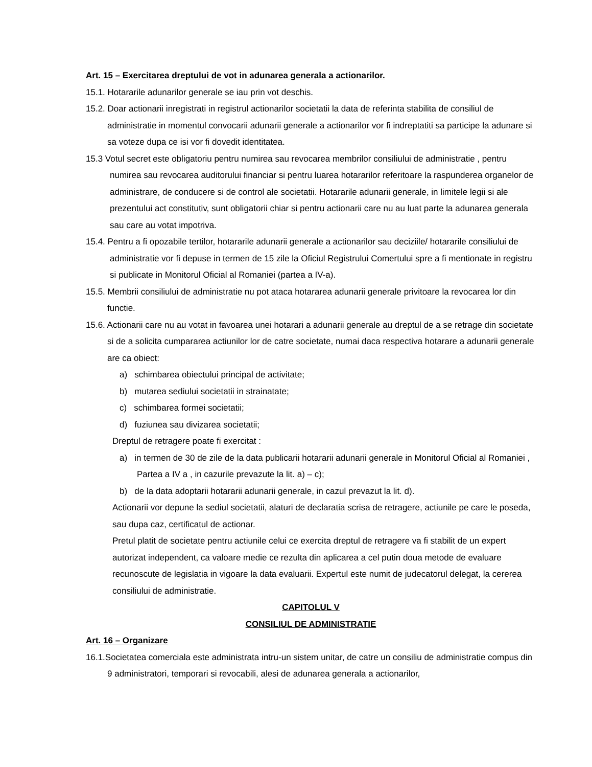Art. 15 – Exercitarea dreptului de vot in adunarea generala a actionarilor.
15.1. Hotararile adunarilor generale se iau prin vot deschis.
15.2. Doar actionarii inregistrati in registrul actionarilor societatii la data de referinta stabilita de consiliul de administratie in momentul convocarii adunarii generale a actionarilor vor fi indreptatiti sa participe la adunare si sa voteze dupa ce isi vor fi dovedit identitatea.
15.3 Votul secret este obligatoriu pentru numirea sau revocarea membrilor consiliului de administratie , pentru numirea sau revocarea auditorului financiar si pentru luarea hotararilor referitoare la raspunderea organelor de administrare, de conducere si de control ale societatii. Hotararile adunarii generale, in limitele legii si ale prezentului act constitutiv, sunt obligatorii chiar si pentru actionarii care nu au luat parte la adunarea generala sau care au votat impotriva.
15.4. Pentru a fi opozabile tertilor, hotararile adunarii generale a actionarilor sau deciziile/ hotararile consiliului de administratie vor fi depuse in termen de 15 zile la Oficiul Registrului Comertului spre a fi mentionate in registru si publicate in Monitorul Oficial al Romaniei (partea a IV-a).
15.5. Membrii consiliului de administratie nu pot ataca hotararea adunarii generale privitoare la revocarea lor din functie.
15.6. Actionarii care nu au votat in favoarea unei hotarari a adunarii generale au dreptul de a se retrage din societate si de a solicita cumpararea actiunilor lor de catre societate, numai daca respectiva hotarare a adunarii generale are ca obiect:
a) schimbarea obiectului principal de activitate;
b) mutarea sediului societatii in strainatate;
c) schimbarea formei societatii;
d) fuziunea sau divizarea societatii;
Dreptul de retragere poate fi exercitat :
a) in termen de 30 de zile de la data publicarii hotararii adunarii generale in Monitorul Oficial al Romaniei , Partea a IV a , in cazurile prevazute la lit. a) – c);
b) de la data adoptarii hotararii adunarii generale, in cazul prevazut la lit. d).
Actionarii vor depune la sediul societatii, alaturi de declaratia scrisa de retragere, actiunile pe care le poseda, sau dupa caz, certificatul de actionar.
Pretul platit de societate pentru actiunile celui ce exercita dreptul de retragere va fi stabilit de un expert autorizat independent, ca valoare medie ce rezulta din aplicarea a cel putin doua metode de evaluare recunoscute de legislatia in vigoare la data evaluarii. Expertul este numit de judecatorul delegat, la cererea consiliului de administratie.
CAPITOLUL V
CONSILIUL DE ADMINISTRATIE
Art. 16 – Organizare
16.1.Societatea comerciala este administrata intru-un sistem unitar, de catre un consiliu de administratie compus din 9 administratori, temporari si revocabili, alesi de adunarea generala a actionarilor,